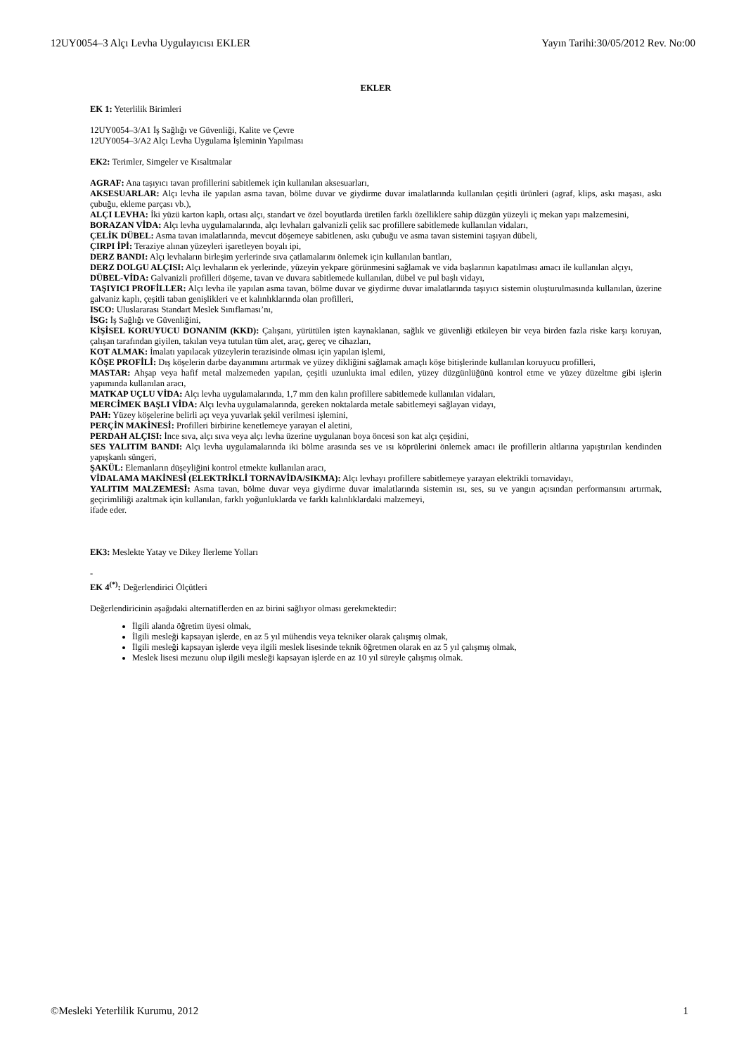12UY0054–3 Alçı Levha Uygulayıcısı EKLER Yayın Tarihi:30/05/2012 Rev. No:00
EKLER
EK 1: Yeterlilik Birimleri
12UY0054–3/A1 İş Sağlığı ve Güvenliği, Kalite ve Çevre
12UY0054–3/A2 Alçı Levha Uygulama İşleminin Yapılması
EK2: Terimler, Simgeler ve Kısaltmalar
AGRAF: Ana taşıyıcı tavan profillerini sabitlemek için kullanılan aksesuarları,
AKSESUARLAR: Alçı levha ile yapılan asma tavan, bölme duvar ve giydirme duvar imalatlarında kullanılan çeşitli ürünleri (agraf, klips, askı maşası, askı çubuğu, ekleme parçası vb.),
ALÇI LEVHA: İki yüzü karton kaplı, ortası alçı, standart ve özel boyutlarda üretilen farklı özelliklere sahip düzgün yüzeyli iç mekan yapı malzemesini,
BORAZAN VİDA: Alçı levha uygulamalarında, alçı levhaları galvanizli çelik sac profillere sabitlemede kullanılan vidaları,
ÇELİK DÜBEL: Asma tavan imalatlarında, mevcut döşemeye sabitlenen, askı çubuğu ve asma tavan sistemini taşıyan dübeli,
ÇIRPI İPİ: Teraziye alınan yüzeyleri işaretleyen boyalı ipi,
DERZ BANDI: Alçı levhaların birleşim yerlerinde sıva çatlamalarını önlemek için kullanılan bantları,
DERZ DOLGU ALÇISI: Alçı levhaların ek yerlerinde, yüzeyin yekpare görünmesini sağlamak ve vida başlarının kapatılması amacı ile kullanılan alçıyı,
DÜBEL-VİDA: Galvanizli profilleri döşeme, tavan ve duvara sabitlemede kullanılan, dübel ve pul başlı vidayı,
TAŞIYICI PROFİLLER: Alçı levha ile yapılan asma tavan, bölme duvar ve giydirme duvar imalatlarında taşıyıcı sistemin oluşturulmasında kullanılan, üzerine galvaniz kaplı, çeşitli taban genişlikleri ve et kalınlıklarında olan profilleri,
ISCO: Uluslararası Standart Meslek Sınıflaması’nı,
İSG: İş Sağlığı ve Güvenliğini,
KİŞİSEL KORUYUCU DONANIM (KKD): Çalışanı, yürütülen işten kaynaklanan, sağlık ve güvenliği etkileyen bir veya birden fazla riske karşı koruyan, çalışan tarafından giyilen, takılan veya tutulan tüm alet, araç, gereç ve cihazları,
KOT ALMAK: İmalatı yapılacak yüzeylerin terazisinde olması için yapılan işlemi,
KÖŞE PROFİLİ: Dış köşelerin darbe dayanımını artırmak ve yüzey dikliğini sağlamak amaçlı köşe bitişlerinde kullanılan koruyucu profilleri,
MASTAR: Ahşap veya hafif metal malzemeden yapılan, çeşitli uzunlukta imal edilen, yüzey düzgünlüğünü kontrol etme ve yüzey düzeltme gibi işlerin yapımında kullanılan aracı,
MATKAP UÇLU VİDA: Alçı levha uygulamalarında, 1,7 mm den kalın profillere sabitlemede kullanılan vidaları,
MERCİMEK BAŞLI VİDA: Alçı levha uygulamalarında, gereken noktalarda metale sabitlemeyi sağlayan vidayı,
PAH: Yüzey köşelerine belirli açı veya yuvarlak şekil verilmesi işlemini,
PERÇİN MAKİNESİ: Profilleri birbirine kenetlemeye yarayan el aletini,
PERDAH ALÇISI: İnce sıva, alçı sıva veya alçı levha üzerine uygulanan boya öncesi son kat alçı çeşidini,
SES YALITIM BANDI: Alçı levha uygulamalarında iki bölme arasında ses ve ısı köprülerini önlemek amacı ile profillerin altlarına yapıştırılan kendinden yapışkanlı süngeri,
ŞAKÜL: Elemanların düşeyliğini kontrol etmekte kullanılan aracı,
VİDALAMA MAKİNESİ (ELEKTRİKLİ TORNAVİDA/SIKMA): Alçı levhayı profillere sabitlemeye yarayan elektrikli tornavidayı,
YALITIM MALZEMESİ: Asma tavan, bölme duvar veya giydirme duvar imalatlarında sistemin ısı, ses, su ve yangın açısından performansını artırmak, geçirimliliği azaltmak için kullanılan, farklı yoğunluklarda ve farklı kalınlıklardaki malzemeyi,
ifade eder.
EK3: Meslekte Yatay ve Dikey İlerleme Yolları
-
EK 4<sup>(*)</sup>: Değerlendirici Ölçütleri
Değerlendiricinin aşağıdaki alternatiflerden en az birini sağlıyor olması gerekmektedir:
İlgili alanda öğretim üyesi olmak,
İlgili mesleği kapsayan işlerde, en az 5 yıl mühendis veya tekniker olarak çalışmış olmak,
İlgili mesleği kapsayan işlerde veya ilgili meslek lisesinde teknik öğretmen olarak en az 5 yıl çalışmış olmak,
Meslek lisesi mezunu olup ilgili mesleği kapsayan işlerde en az 10 yıl süreyle çalışmış olmak.
©Mesleki Yeterlilik Kurumu, 2012 1